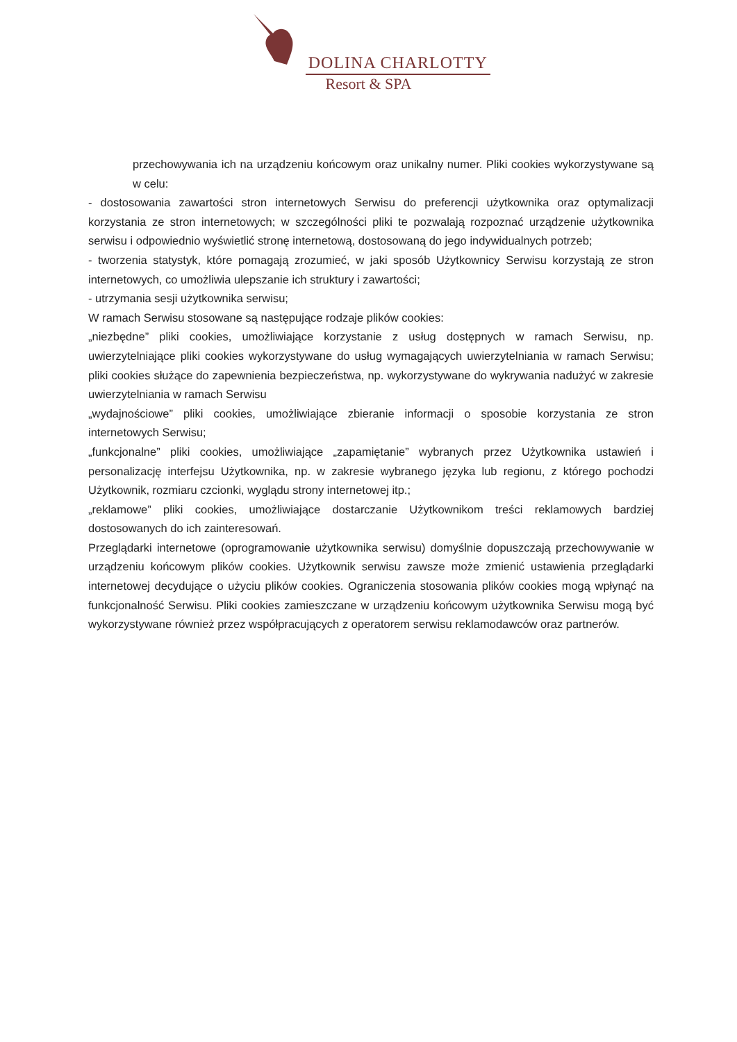DOLINA CHARLOTTY
Resort & SPA
przechowywania ich na urządzeniu końcowym oraz unikalny numer. Pliki cookies wykorzystywane są w celu:
- dostosowania zawartości stron internetowych Serwisu do preferencji użytkownika oraz optymalizacji korzystania ze stron internetowych; w szczególności pliki te pozwalają rozpoznać urządzenie użytkownika serwisu i odpowiednio wyświetlić stronę internetową, dostosowaną do jego indywidualnych potrzeb;
- tworzenia statystyk, które pomagają zrozumieć, w jaki sposób Użytkownicy Serwisu korzystają ze stron internetowych, co umożliwia ulepszanie ich struktury i zawartości;
- utrzymania sesji użytkownika serwisu;
W ramach Serwisu stosowane są następujące rodzaje plików cookies:
„niezbędne” pliki cookies, umożliwiające korzystanie z usług dostępnych w ramach Serwisu, np. uwierzytelniające pliki cookies wykorzystywane do usług wymagających uwierzytelniania w ramach Serwisu; pliki cookies służące do zapewnienia bezpieczeństwa, np. wykorzystywane do wykrywania nadużyć w zakresie uwierzytelniania w ramach Serwisu
„wydajnościowe” pliki cookies, umożliwiające zbieranie informacji o sposobie korzystania ze stron internetowych Serwisu;
„funkcjonalne” pliki cookies, umożliwiające „zapamiętanie” wybranych przez Użytkownika ustawień i personalizację interfejsu Użytkownika, np. w zakresie wybranego języka lub regionu, z którego pochodzi Użytkownik, rozmiaru czcionki, wyglądu strony internetowej itp.;
„reklamowe” pliki cookies, umożliwiające dostarczanie Użytkownikom treści reklamowych bardziej dostosowanych do ich zainteresowań.
Przeglądarki internetowe (oprogramowanie użytkownika serwisu) domyślnie dopuszczają przechowywanie w urządzeniu końcowym plików cookies. Użytkownik serwisu zawsze może zmienić ustawienia przeglądarki internetowej decydujące o użyciu plików cookies. Ograniczenia stosowania plików cookies mogą wpłynąć na funkcjonalność Serwisu. Pliki cookies zamieszczane w urządzeniu końcowym użytkownika Serwisu mogą być wykorzystywane również przez współpracujących z operatorem serwisu reklamodawców oraz partnerów.